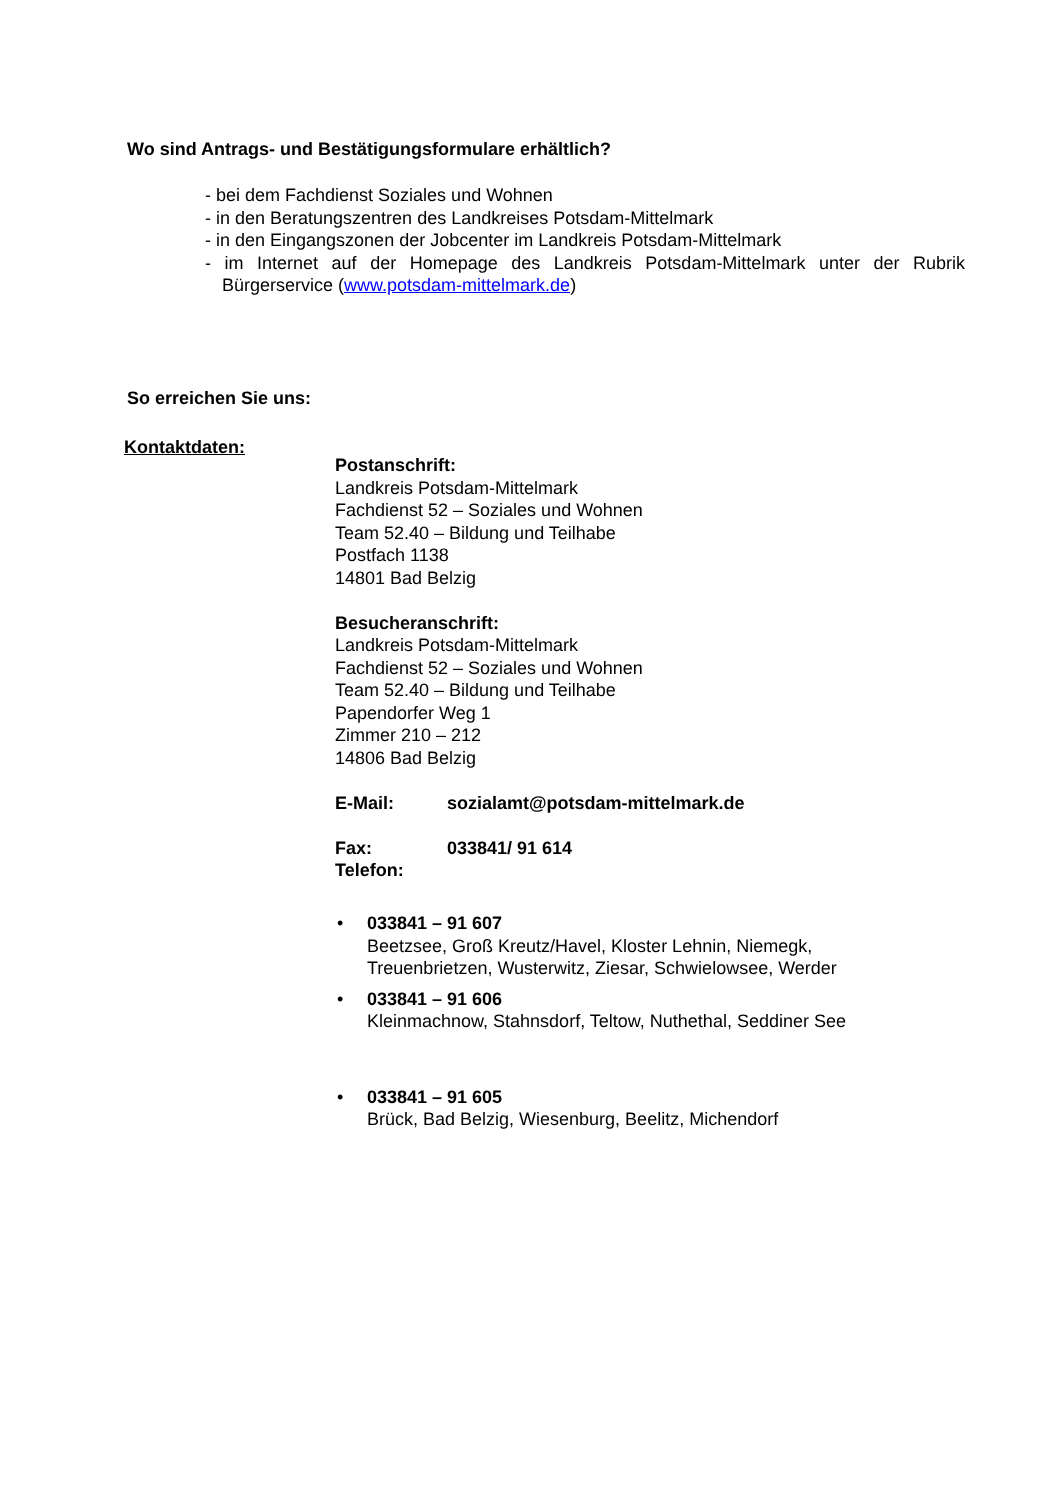Wo sind Antrags- und Bestätigungsformulare erhältlich?
- bei dem Fachdienst Soziales und Wohnen
- in den Beratungszentren des Landkreises Potsdam-Mittelmark
- in den Eingangszonen der Jobcenter im Landkreis Potsdam-Mittelmark
- im Internet auf der Homepage des Landkreis Potsdam-Mittelmark unter der Rubrik Bürgerservice (www.potsdam-mittelmark.de)
So erreichen Sie uns:
Kontaktdaten:
Postanschrift:
Landkreis Potsdam-Mittelmark
Fachdienst 52 – Soziales und Wohnen
Team 52.40 – Bildung und Teilhabe
Postfach 1138
14801 Bad Belzig
Besucheranschrift:
Landkreis Potsdam-Mittelmark
Fachdienst 52 – Soziales und Wohnen
Team 52.40 – Bildung und Teilhabe
Papendorfer Weg 1
Zimmer 210 – 212
14806 Bad Belzig
E-Mail: sozialamt@potsdam-mittelmark.de
Fax: 033841/ 91 614
Telefon:
• 033841 – 91 607
Beetzsee, Groß Kreutz/Havel, Kloster Lehnin, Niemegk, Treuenbrietzen, Wusterwitz, Ziesar, Schwielowsee, Werder
• 033841 – 91 606
Kleinmachnow, Stahnsdorf, Teltow, Nuthethal, Seddiner See
• 033841 – 91 605
Brück, Bad Belzig, Wiesenburg, Beelitz, Michendorf